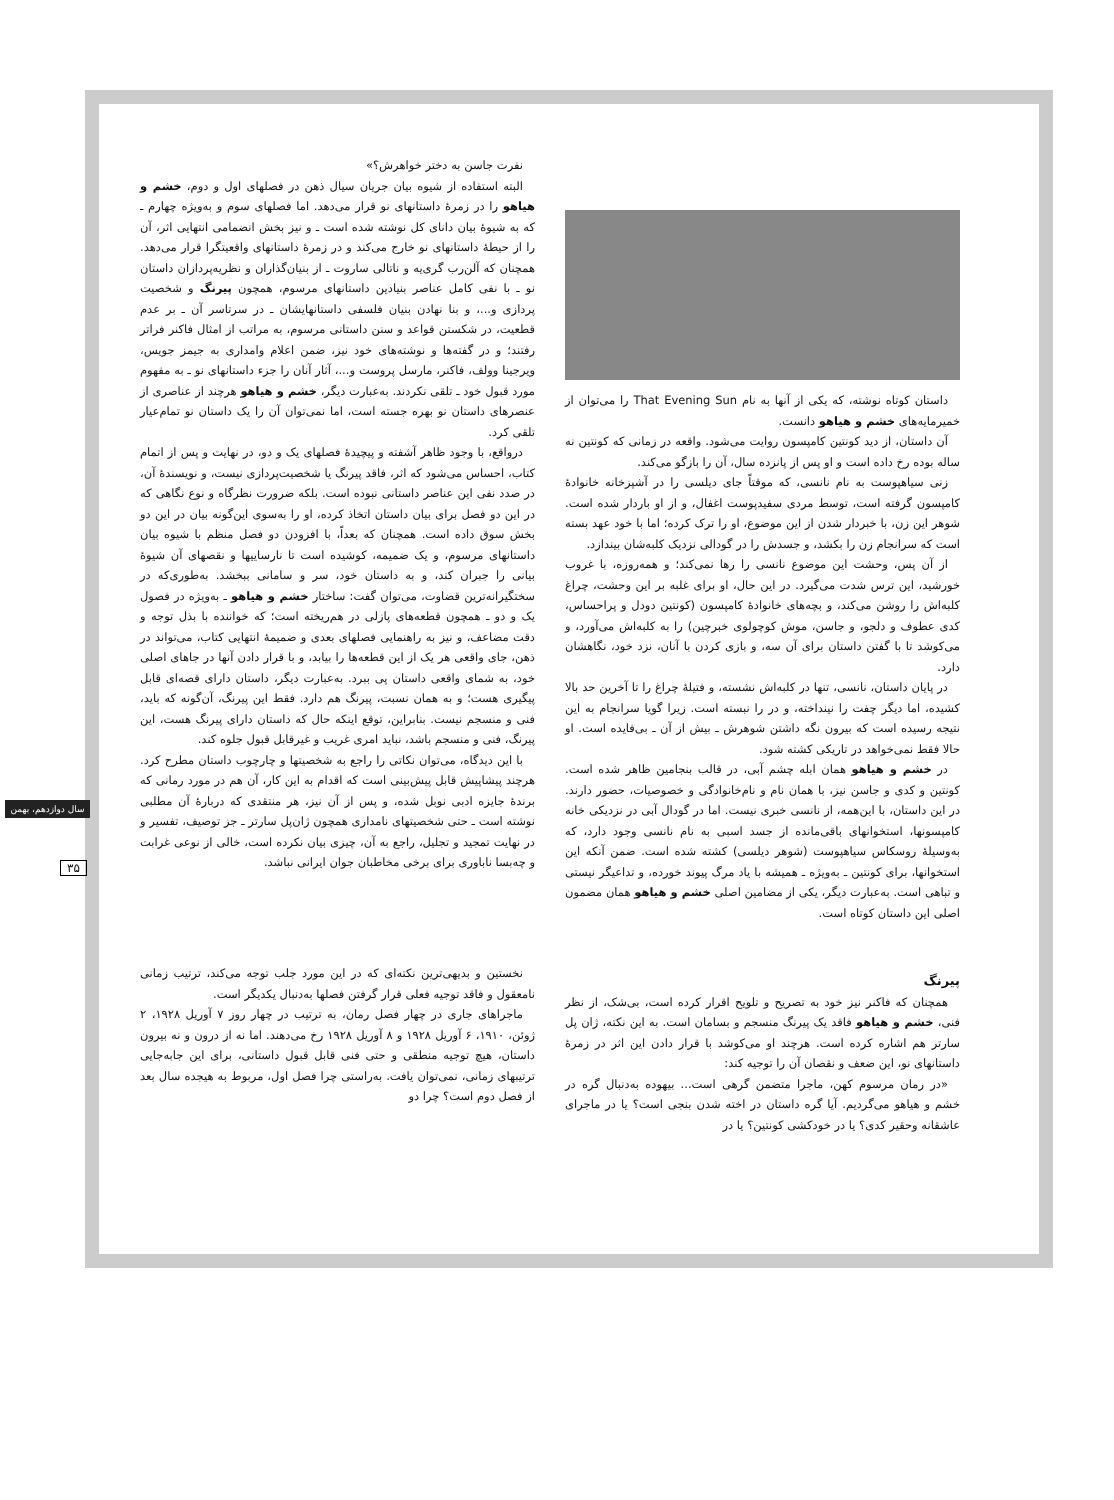سال دوازدهم، بهمن
۳۵
داستان کوتاه نوشته، که یکی از آنها به نام That Evening Sun را می‌توان از خمیرمایه‌های خشم و هیاهو دانست.
آن داستان، از دید کونتین کامپسون روایت می‌شود. واقعه در زمانی که کونتین نه ساله بوده رخ داده است و او پس از پانزده سال، آن را بازگو می‌کند.
زنی سیاهپوست به نام نانسی، که موقتاً جای دیلسی را در آشپزخانه خانوادهٔ کامپسون گرفته است، توسط مردی سفیدپوست اغفال، و از او باردار شده است. شوهر این زن، با خبردار شدن از این موضوع، او را ترک کرده؛ اما با خود عهد بسته است که سرانجام زن را بکشد، و جسدش را در گودالی نزدیک کلبه‌شان بیندازد.
از آن پس، وحشت این موضوع نانسی را رها نمی‌کند؛ و همه‌روزه، با غروب خورشید، این ترس شدت می‌گیرد. در این حال، او برای غلبه بر این وحشت، چراغ کلبه‌اش را روشن می‌کند، و بچه‌های خانوادهٔ کامپسون (کونتین دودل و پراحساس، کدی عطوف و دلجو، و جاسن، موش کوچولوی خبرچین) را به کلبه‌اش می‌آورد، و می‌کوشد تا با گفتن داستان برای آن سه، و بازی کردن با آنان، نزد خود، نگاهشان دارد.
در پایان داستان، نانسی، تنها در کلبه‌اش نشسته، و فتیلهٔ چراغ را تا آخرین حد بالا کشیده، اما دیگر چفت را نینداخته، و در را نبسته است. زیرا گویا سرانجام به این نتیجه رسیده است که بیرون نگه داشتن شوهرش ـ بیش از آن ـ بی‌فایده است. او حالا فقط نمی‌خواهد در تاریکی کشته شود.
در خشم و هیاهو همان ابله چشم آبی، در قالب بنجامین ظاهر شده است. کونتین و کدی و جاسن نیز، با همان نام و نام‌خانوادگی و خصوصیات، حضور دارند. در این داستان، با این‌همه، از نانسی خبری نیست. اما در گودال آبی در نزدیکی خانه کامپسونها، استخوانهای باقی‌مانده از جسد اسبی به نام نانسی وجود دارد، که به‌وسیلهٔ روسکاس سیاهپوست (شوهر دیلسی) کشته شده است. ضمن آنکه این استخوانها، برای کونتین ـ به‌ویژه ـ همیشه با یاد مرگ پیوند خورده، و تداعیگر نیستی و تباهی است. به‌عبارت دیگر، یکی از مضامین اصلی خشم و هیاهو همان مضمون اصلی این داستان کوتاه است.
نفرت جاسن به دختر خواهرش؟»
البته استفاده از شیوه بیان جریان سیال ذهن در فصلهای اول و دوم، خشم و هیاهو را در زمرهٔ داستانهای نو قرار می‌دهد. اما فصلهای سوم و به‌ویژه چهارم ـ که به شیوهٔ بیان دانای کل نوشته شده است ـ و نیز بخش انضمامی انتهایی اثر، آن را از حیطهٔ داستانهای نو خارج می‌کند و در زمرهٔ داستانهای واقعیتگرا قرار می‌دهد. همچنان که آلن‌رب گری‌یه و ناتالی ساروت ـ از بنیان‌گذاران و نظریه‌پردازان داستان نو ـ با نفی کامل عناصر بنیادین داستانهای مرسوم، همچون پیرنگ و شخصیت پردازی و...، و بنا نهادن بنیان فلسفی داستانهایشان ـ در سرتاسر آن ـ بر عدم قطعیت، در شکستن قواعد و سنن داستانی مرسوم، به مراتب از امثال فاکنر فراتر رفتند؛ و در گفته‌ها و نوشته‌های خود نیز، ضمن اعلام وامداری به جیمز جویس، ویرجینا وولف، فاکنر، مارسل پروست و...، آثار آنان را جزء داستانهای نو ـ به مفهوم مورد قبول خود ـ تلقی نکردند. به‌عبارت دیگر، خشم و هیاهو هرچند از عناصری از عنصرهای داستان نو بهره جسته است، اما نمی‌توان آن را یک داستان نو تمام‌عیار تلقی کرد.
درواقع، با وجود ظاهر آشفته و پیچیدهٔ فصلهای یک و دو، در نهایت و پس از اتمام کتاب، احساس می‌شود که اثر، فاقد پیرنگ یا شخصیت‌پردازی نیست، و نویسندهٔ آن، در صدد نفی این عناصر داستانی نبوده است. بلکه ضرورت نظرگاه و نوع نگاهی که در این دو فصل برای بیان داستان اتخاذ کرده، او را به‌سوی این‌گونه بیان در این دو بخش سوق داده است. همچنان که بعداً، با افزودن دو فصل منظم با شیوه بیان داستانهای مرسوم، و یک ضمیمه، کوشیده است تا نارساییها و نقصهای آن شیوهٔ بیانی را جبران کند، و به داستان خود، سر و سامانی ببخشد. به‌طوری‌که در سختگیرانه‌ترین قضاوت، می‌توان گفت: ساختار خشم و هیاهو ـ به‌ویژه در فصول یک و دو ـ همچون قطعه‌های پازلی در هم‌ریخته است؛ که خواننده با بذل توجه و دقت مضاعف، و نیز به راهنمایی فصلهای بعدی و ضمیمهٔ انتهایی کتاب، می‌تواند در ذهن، جای واقعی هر یک از این قطعه‌ها را بیابد، و با قرار دادن آنها در جاهای اصلی خود، به شمای واقعی داستان پی ببرد. به‌عبارت دیگر، داستان دارای قصه‌ای قابل پیگیری هست؛ و به همان نسبت، پیرنگ هم دارد. فقط این پیرنگ، آن‌گونه که باید، فنی و منسجم نیست. بنابراین، توقع اینکه حال که داستان دارای پیرنگ هست، این پیرنگ، فنی و منسجم باشد، نباید امری غریب و غیرقابل قبول جلوه کند.
با این دیدگاه، می‌توان نکاتی را راجع به شخصیتها و چارچوب داستان مطرح کرد. هرچند پیشاپیش قابل پیش‌بینی است که اقدام به این کار، آن هم در مورد رمانی که برندهٔ جایزه ادبی نوبل شده، و پس از آن نیز، هر منتقدی که دربارهٔ آن مطلبی نوشته است ـ حتی شخصیتهای نامداری همچون ژان‌پل سارتر ـ جز توصیف، تفسیر و در نهایت تمجید و تجلیل، راجع به آن، چیزی بیان نکرده است، خالی از نوعی غرابت و چه‌بسا ناباوری برای برخی مخاطبان جوان ایرانی نباشد.
پیرنگ
همچنان که فاکنر نیز خود به تصریح و تلویح اقرار کرده است، بی‌شک، از نظر فنی، خشم و هیاهو فاقد یک پیرنگ منسجم و بسامان است. به این نکته، ژان پل سارتر هم اشاره کرده است. هرچند او می‌کوشد با قرار دادن این اثر در زمرهٔ داستانهای نو، این ضعف و نقصان آن را توجیه کند:
«در رمان مرسوم کهن، ماجرا متضمن گرهی است... بیهوده به‌دنبال گره در خشم و هیاهو می‌گردیم. آیا گره داستان در اخته شدن بنجی است؟ یا در ماجرای عاشقانه وحقیر کدی؟ یا در خودکشی کونتین؟ یا در
نخستین و بدیهی‌ترین نکته‌ای که در این مورد جلب توجه می‌کند، ترتیب زمانی نامعقول و فاقد توجیه فعلی قرار گرفتن فصلها به‌دنبال یکدیگر است.
ماجراهای جاری در چهار فصل رمان، به ترتیب در چهار روز ۷ آوریل ۱۹۲۸، ۲ ژوئن، ۱۹۱۰، ۶ آوریل ۱۹۲۸ و ۸ آوریل ۱۹۲۸ رخ می‌دهند. اما نه از درون و نه بیرون داستان، هیچ توجیه منطقی و حتی فنی قابل قبول داستانی، برای این جابه‌جایی ترتیبهای زمانی، نمی‌توان یافت. به‌راستی چرا فصل اول، مربوط به هیجده سال بعد از فصل دوم است؟ چرا دو